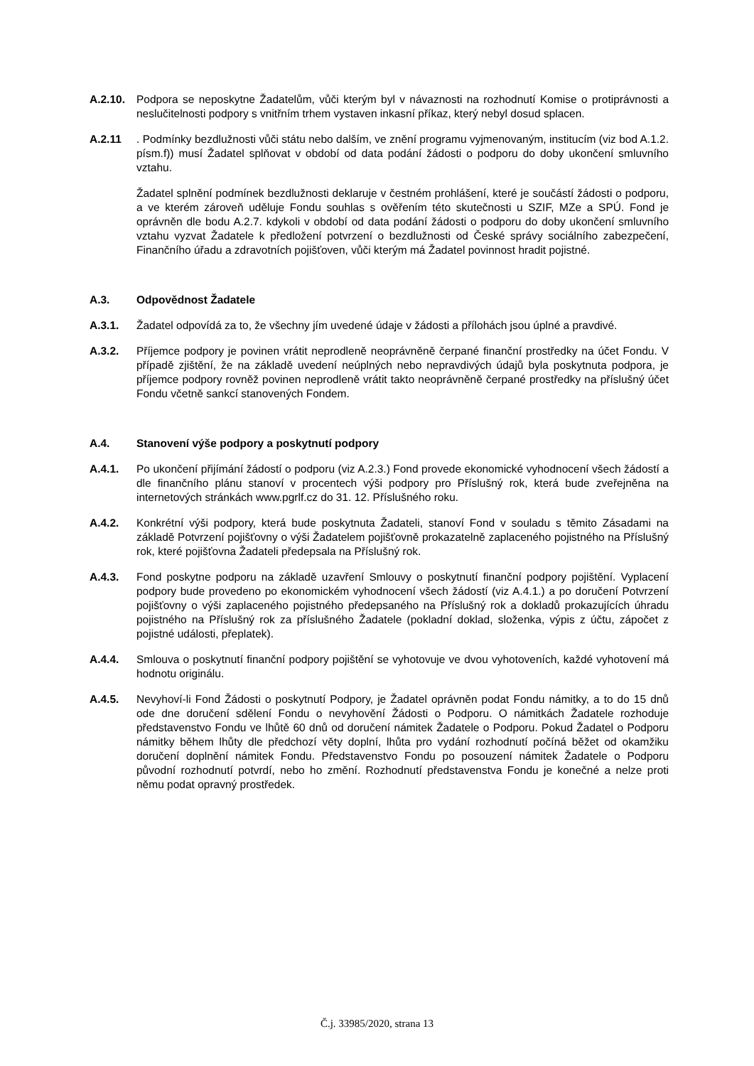A.2.10. Podpora se neposkytne Žadatelům, vůči kterým byl v návaznosti na rozhodnutí Komise o protiprávnosti a neslučitelnosti podpory s vnitřním trhem vystaven inkasní příkaz, který nebyl dosud splacen.
A.2.11 . Podmínky bezdlužnosti vůči státu nebo dalším, ve znění programu vyjmenovaným, institucím (viz bod A.1.2. písm.f)) musí Žadatel splňovat v období od data podání žádosti o podporu do doby ukončení smluvního vztahu.
Žadatel splnění podmínek bezdlužnosti deklaruje v čestném prohlášení, které je součástí žádosti o podporu, a ve kterém zároveň uděluje Fondu souhlas s ověřením této skutečnosti u SZIF, MZe a SPÚ. Fond je oprávněn dle bodu A.2.7. kdykoli v období od data podání žádosti o podporu do doby ukončení smluvního vztahu vyzvat Žadatele k předložení potvrzení o bezdlužnosti od České správy sociálního zabezpečení, Finančního úřadu a zdravotních pojišťoven, vůči kterým má Žadatel povinnost hradit pojistné.
A.3. Odpovědnost Žadatele
A.3.1. Žadatel odpovídá za to, že všechny jím uvedené údaje v žádosti a přílohách jsou úplné a pravdivé.
A.3.2. Příjemce podpory je povinen vrátit neprodleně neoprávněně čerpané finanční prostředky na účet Fondu. V případě zjištění, že na základě uvedení neúplných nebo nepravdivých údajů byla poskytnuta podpora, je příjemce podpory rovněž povinen neprodleně vrátit takto neoprávněně čerpané prostředky na příslušný účet Fondu včetně sankcí stanovených Fondem.
A.4. Stanovení výše podpory a poskytnutí podpory
A.4.1. Po ukončení přijímání žádostí o podporu (viz A.2.3.) Fond provede ekonomické vyhodnocení všech žádostí a dle finančního plánu stanoví v procentech výši podpory pro Příslušný rok, která bude zveřejněna na internetových stránkách www.pgrlf.cz do 31. 12. Příslušného roku.
A.4.2. Konkrétní výši podpory, která bude poskytnuta Žadateli, stanoví Fond v souladu s těmito Zásadami na základě Potvrzení pojišťovny o výši Žadatelem pojišťovně prokazatelně zaplaceného pojistného na Příslušný rok, které pojišťovna Žadateli předepsala na Příslušný rok.
A.4.3. Fond poskytne podporu na základě uzavření Smlouvy o poskytnutí finanční podpory pojištění. Vyplacení podpory bude provedeno po ekonomickém vyhodnocení všech žádostí (viz A.4.1.) a po doručení Potvrzení pojišťovny o výši zaplaceného pojistného předepsaného na Příslušný rok a dokladů prokazujících úhradu pojistného na Příslušný rok za příslušného Žadatele (pokladní doklad, složenka, výpis z účtu, zápočet z pojistné události, přeplatek).
A.4.4. Smlouva o poskytnutí finanční podpory pojištění se vyhotovuje ve dvou vyhotoveních, každé vyhotovení má hodnotu originálu.
A.4.5. Nevyhoví-li Fond Žádosti o poskytnutí Podpory, je Žadatel oprávněn podat Fondu námitky, a to do 15 dnů ode dne doručení sdělení Fondu o nevyhovění Žádosti o Podporu. O námitkách Žadatele rozhoduje představenstvo Fondu ve lhůtě 60 dnů od doručení námitek Žadatele o Podporu. Pokud Žadatel o Podporu námitky během lhůty dle předchozí věty doplní, lhůta pro vydání rozhodnutí počíná běžet od okamžiku doručení doplnění námitek Fondu. Představenstvo Fondu po posouzení námitek Žadatele o Podporu původní rozhodnutí potvrdí, nebo ho změní. Rozhodnutí představenstva Fondu je konečné a nelze proti němu podat opravný prostředek.
Č.j. 33985/2020, strana 13